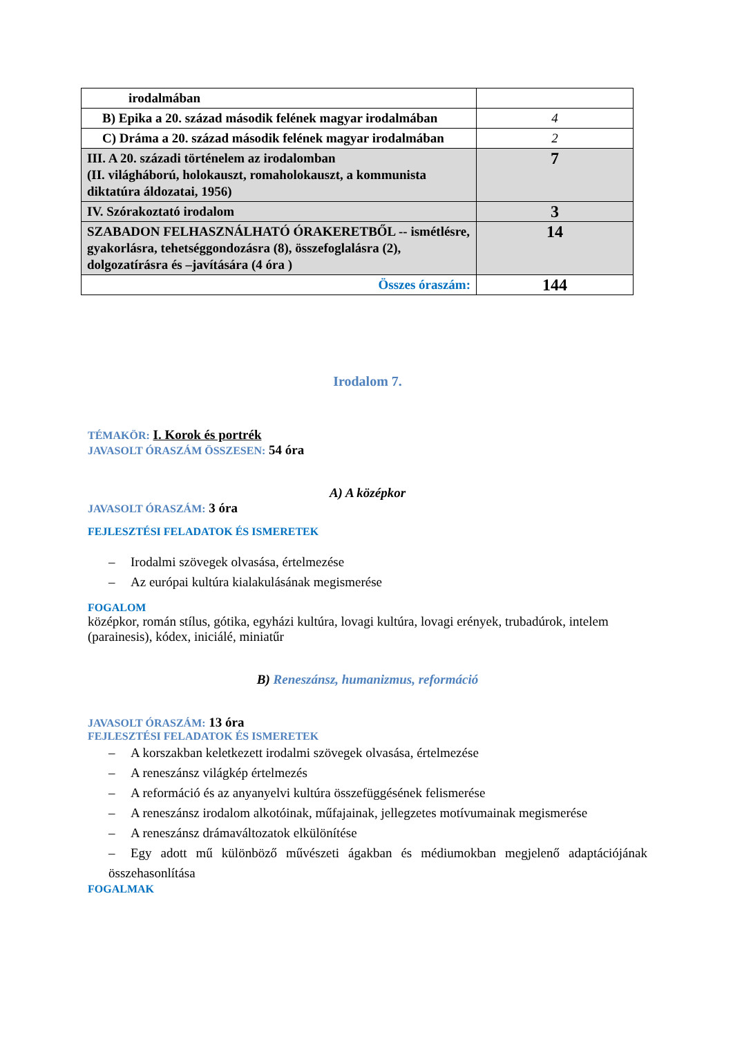| irodalmában | |
| B) Epika a 20. század második felének magyar irodalmában | 4 |
| C) Dráma a 20. század második felének magyar irodalmában | 2 |
| III. A 20. századi történelem az irodalomban (II. világháború, holokauszt, romaholokauszt, a kommunista diktatúra áldozatai, 1956) | 7 |
| IV. Szórakoztató irodalom | 3 |
| SZABADON FELHASZNÁLHATÓ ÓRAKERETBŐL -- ismétlésre, gyakorlásra, tehetséggondozásra (8), összefoglalásra (2), dolgozatírásra és –javítására (4 óra ) | 14 |
| Összes óraszám: | 144 |
Irodalom 7.
TÉMAKÖR: I. Korok és portrék
JAVASOLT ÓRASZÁM ÖSSZESEN: 54 óra
A) A középkor
JAVASOLT ÓRASZÁM: 3 óra
FEJLESZTÉSI FELADATOK ÉS ISMERETEK
– Irodalmi szövegek olvasása, értelmezése
– Az európai kultúra kialakulásának megismerése
FOGALOM
középkor, román stílus, gótika, egyházi kultúra, lovagi kultúra, lovagi erények, trubadúrok, intelem (parainesis), kódex, iniciálé, miniatűr
B) Reneszánsz, humanizmus, reformáció
JAVASOLT ÓRASZÁM: 13 óra
FEJLESZTÉSI FELADATOK ÉS ISMERETEK
– A korszakban keletkezett irodalmi szövegek olvasása, értelmezése
– A reneszánsz világkép értelmezés
– A reformáció és az anyanyelvi kultúra összefüggésének felismerése
– A reneszánsz irodalom alkotóinak, műfajainak, jellegzetes motívumainak megismerése
– A reneszánsz drámaváltozatok elkülönítése
– Egy adott mű különböző művészeti ágakban és médiumokban megjelenő adaptációjának összehasonlítása
FOGALMAK